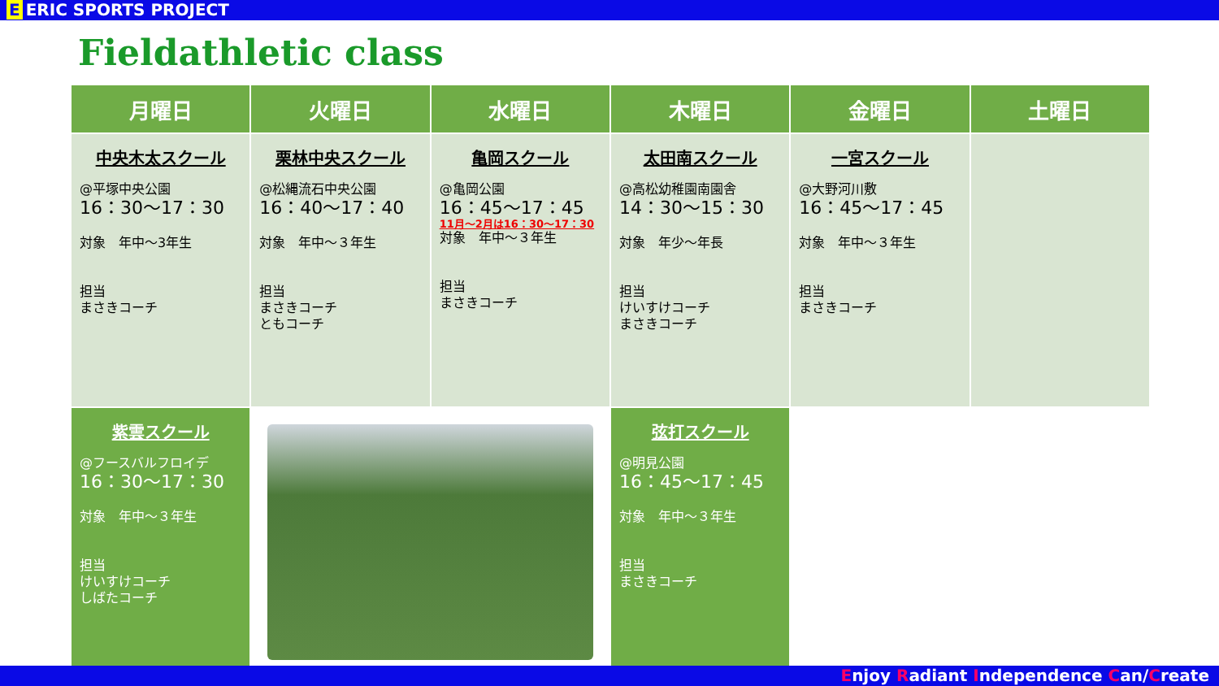E ERIC SPORTS PROJECT
Fieldathletic class
| 月曜日 | 火曜日 | 水曜日 | 木曜日 | 金曜日 | 土曜日 |
| --- | --- | --- | --- | --- | --- |
| 中央木太スクール @平塚中央公園 16：30〜17：30 対象 年中〜3年生 担当 まさきコーチ | 栗林中央スクール @松縄流石中央公園 16：40〜17：40 対象 年中〜３年生 担当 まさきコーチ ともコーチ | 亀岡スクール @亀岡公園 16：45〜17：45 11月〜2月は16：30〜17：30 対象 年中〜３年生 担当 まさきコーチ | 太田南スクール @高松幼稚園南園舎 14：30〜15：30 対象 年少〜年長 担当 けいすけコーチ まさきコーチ | 一宮スクール @大野河川敷 16：45〜17：45 対象 年中〜３年生 担当 まさきコーチ | |
| 紫雲スクール @フースバルフロイデ 16：30〜17：30 対象 年中〜３年生 担当 けいすけコーチ しばたコーチ | | | 弦打スクール @明見公園 16：45〜17：45 対象 年中〜３年生 担当 まさきコーチ | | |
Enjoy Radiant Independence Can/Create